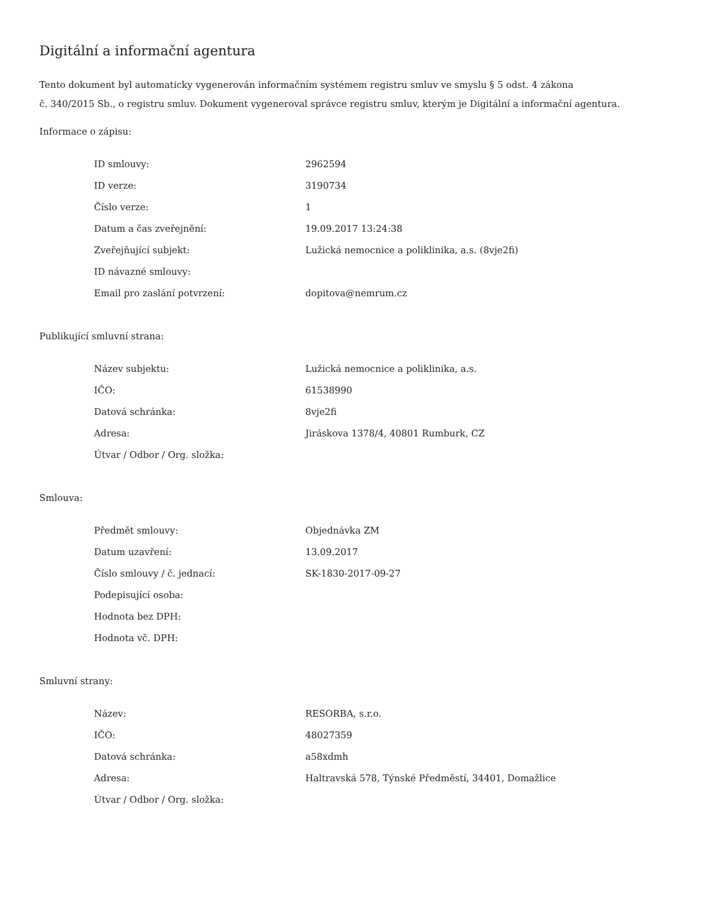Digitální a informační agentura
Tento dokument byl automaticky vygenerován informačním systémem registru smluv ve smyslu § 5 odst. 4 zákona
č. 340/2015 Sb., o registru smluv. Dokument vygeneroval správce registru smluv, kterým je Digitální a informační agentura.
Informace o zápisu:
| ID smlouvy: | 2962594 |
| ID verze: | 3190734 |
| Číslo verze: | 1 |
| Datum a čas zveřejnění: | 19.09.2017 13:24:38 |
| Zveřejňující subjekt: | Lužická nemocnice a poliklinika, a.s. (8vje2fi) |
| ID návazné smlouvy: | |
| Email pro zaslání potvrzení: | dopitova@nemrum.cz |
Publikující smluvní strana:
| Název subjektu: | Lužická nemocnice a poliklinika, a.s. |
| IČO: | 61538990 |
| Datová schránka: | 8vje2fi |
| Adresa: | Jiráskova 1378/4, 40801 Rumburk, CZ |
| Útvar / Odbor / Org. složka: | |
Smlouva:
| Předmět smlouvy: | Objednávka ZM |
| Datum uzavření: | 13.09.2017 |
| Číslo smlouvy / č. jednací: | SK-1830-2017-09-27 |
| Podepisující osoba: | |
| Hodnota bez DPH: | |
| Hodnota vč. DPH: | |
Smluvní strany:
| Název: | RESORBA, s.r.o. |
| IČO: | 48027359 |
| Datová schránka: | a58xdmh |
| Adresa: | Haltravská 578, Týnské Předměstí, 34401, Domažlice |
| Útvar / Odbor / Org. složka: | |